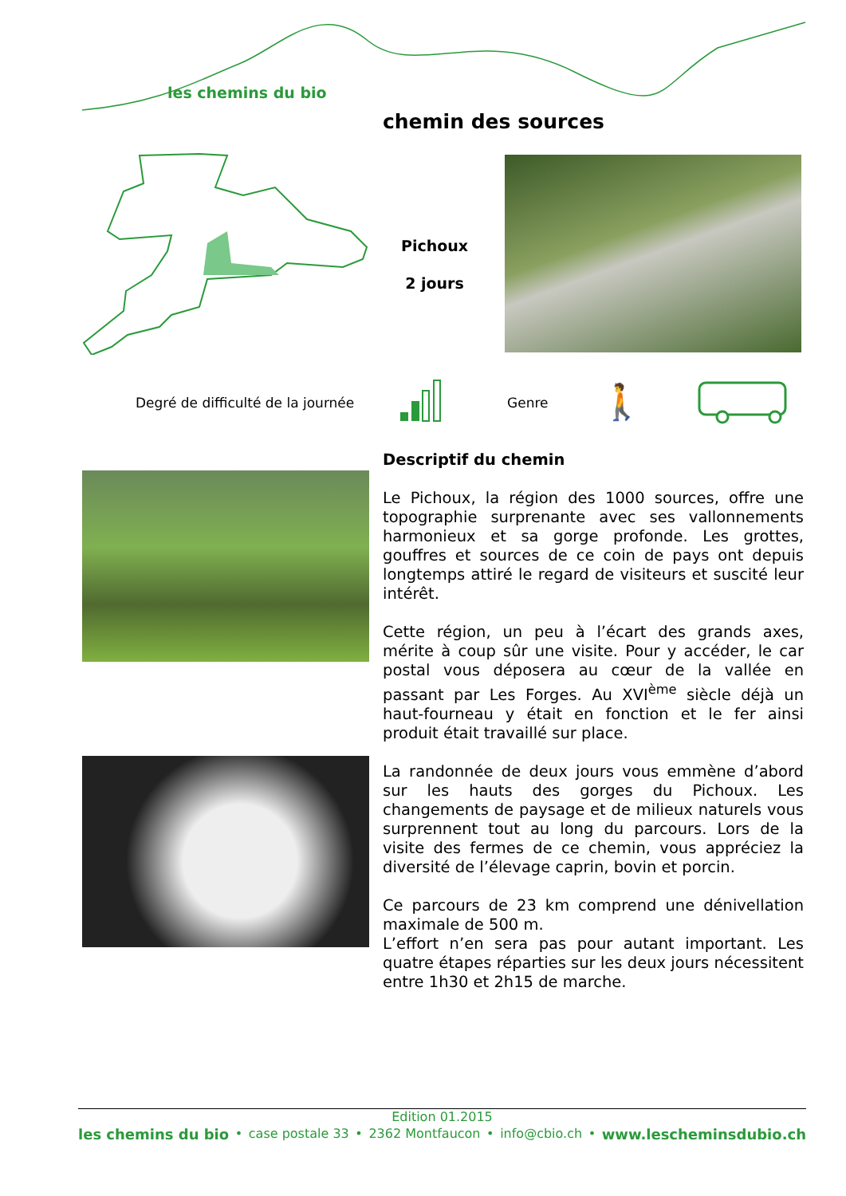les chemins du bio
chemin des sources
Pichoux
2 jours
Degré de difficulté de la journée
Genre 🚶
Descriptif du chemin
Le Pichoux, la région des 1000 sources, offre une topographie surprenante avec ses vallonnements harmonieux et sa gorge profonde. Les grottes, gouffres et sources de ce coin de pays ont depuis longtemps attiré le regard de visiteurs et suscité leur intérêt.
Cette région, un peu à l’écart des grands axes, mérite à coup sûr une visite. Pour y accéder, le car postal vous déposera au cœur de la vallée en passant par Les Forges. Au XVI<sup>ème</sup> siècle déjà un haut-fourneau y était en fonction et le fer ainsi produit était travaillé sur place.
La randonnée de deux jours vous emmène d’abord sur les hauts des gorges du Pichoux. Les changements de paysage et de milieux naturels vous surprennent tout au long du parcours. Lors de la visite des fermes de ce chemin, vous appréciez la diversité de l’élevage caprin, bovin et porcin.
Ce parcours de 23 km comprend une dénivellation maximale de 500 m.
L’effort n’en sera pas pour autant important. Les quatre étapes réparties sur les deux jours nécessitent entre 1h30 et 2h15 de marche.
Edition 01.2015
les chemins du bio • case postale 33 • 2362 Montfaucon • info@cbio.ch • www.lescheminsdubio.ch